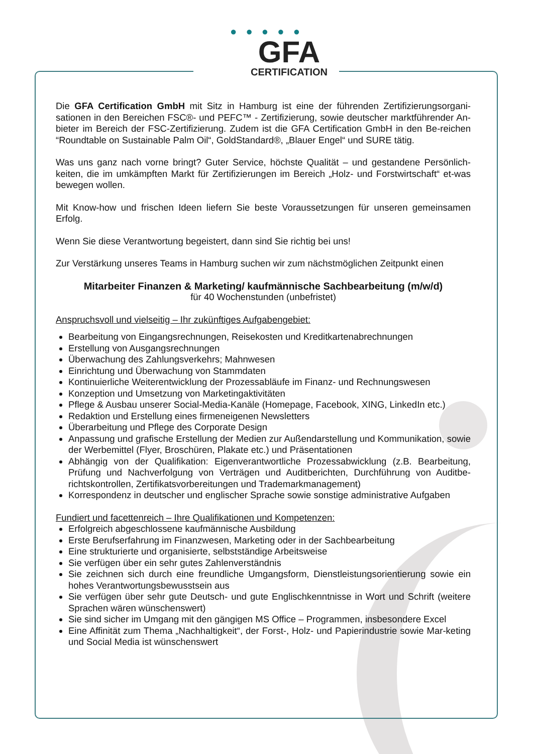● ● ● ● ●
GFA
CERTIFICATION
Die GFA Certification GmbH mit Sitz in Hamburg ist eine der führenden Zertifizierungsorgani-sationen in den Bereichen FSC®- und PEFC™ - Zertifizierung, sowie deutscher marktführender An-bieter im Bereich der FSC-Zertifizierung. Zudem ist die GFA Certification GmbH in den Be-reichen “Roundtable on Sustainable Palm Oil“, GoldStandard®, „Blauer Engel“ und SURE tätig.
Was uns ganz nach vorne bringt? Guter Service, höchste Qualität – und gestandene Persönlich-keiten, die im umkämpften Markt für Zertifizierungen im Bereich „Holz- und Forstwirtschaft“ et-was bewegen wollen.
Mit Know-how und frischen Ideen liefern Sie beste Voraussetzungen für unseren gemeinsamen Erfolg.
Wenn Sie diese Verantwortung begeistert, dann sind Sie richtig bei uns!
Zur Verstärkung unseres Teams in Hamburg suchen wir zum nächstmöglichen Zeitpunkt einen
Mitarbeiter Finanzen & Marketing/ kaufmännische Sachbearbeitung (m/w/d)
für 40 Wochenstunden (unbefristet)
Anspruchsvoll und vielseitig – Ihr zukünftiges Aufgabengebiet:
Bearbeitung von Eingangsrechnungen, Reisekosten und Kreditkartenabrechnungen
Erstellung von Ausgangsrechnungen
Überwachung des Zahlungsverkehrs; Mahnwesen
Einrichtung und Überwachung von Stammdaten
Kontinuierliche Weiterentwicklung der Prozessabläufe im Finanz- und Rechnungswesen
Konzeption und Umsetzung von Marketingaktivitäten
Pflege & Ausbau unserer Social-Media-Kanäle (Homepage, Facebook, XING, LinkedIn etc.)
Redaktion und Erstellung eines firmeneigenen Newsletters
Überarbeitung und Pflege des Corporate Design
Anpassung und grafische Erstellung der Medien zur Außendarstellung und Kommunikation, sowie der Werbemittel (Flyer, Broschüren, Plakate etc.) und Präsentationen
Abhängig von der Qualifikation: Eigenverantwortliche Prozessabwicklung (z.B. Bearbeitung, Prüfung und Nachverfolgung von Verträgen und Auditberichten, Durchführung von Auditbe-richtskontrollen, Zertifikatsvorbereitungen und Trademarkmanagement)
Korrespondenz in deutscher und englischer Sprache sowie sonstige administrative Aufgaben
Fundiert und facettenreich – Ihre Qualifikationen und Kompetenzen:
Erfolgreich abgeschlossene kaufmännische Ausbildung
Erste Berufserfahrung im Finanzwesen, Marketing oder in der Sachbearbeitung
Eine strukturierte und organisierte, selbstständige Arbeitsweise
Sie verfügen über ein sehr gutes Zahlenverständnis
Sie zeichnen sich durch eine freundliche Umgangsform, Dienstleistungsorientierung sowie ein hohes Verantwortungsbewusstsein aus
Sie verfügen über sehr gute Deutsch- und gute Englischkenntnisse in Wort und Schrift (weitere Sprachen wären wünschenswert)
Sie sind sicher im Umgang mit den gängigen MS Office – Programmen, insbesondere Excel
Eine Affinität zum Thema „Nachhaltigkeit“, der Forst-, Holz- und Papierindustrie sowie Mar-keting und Social Media ist wünschenswert